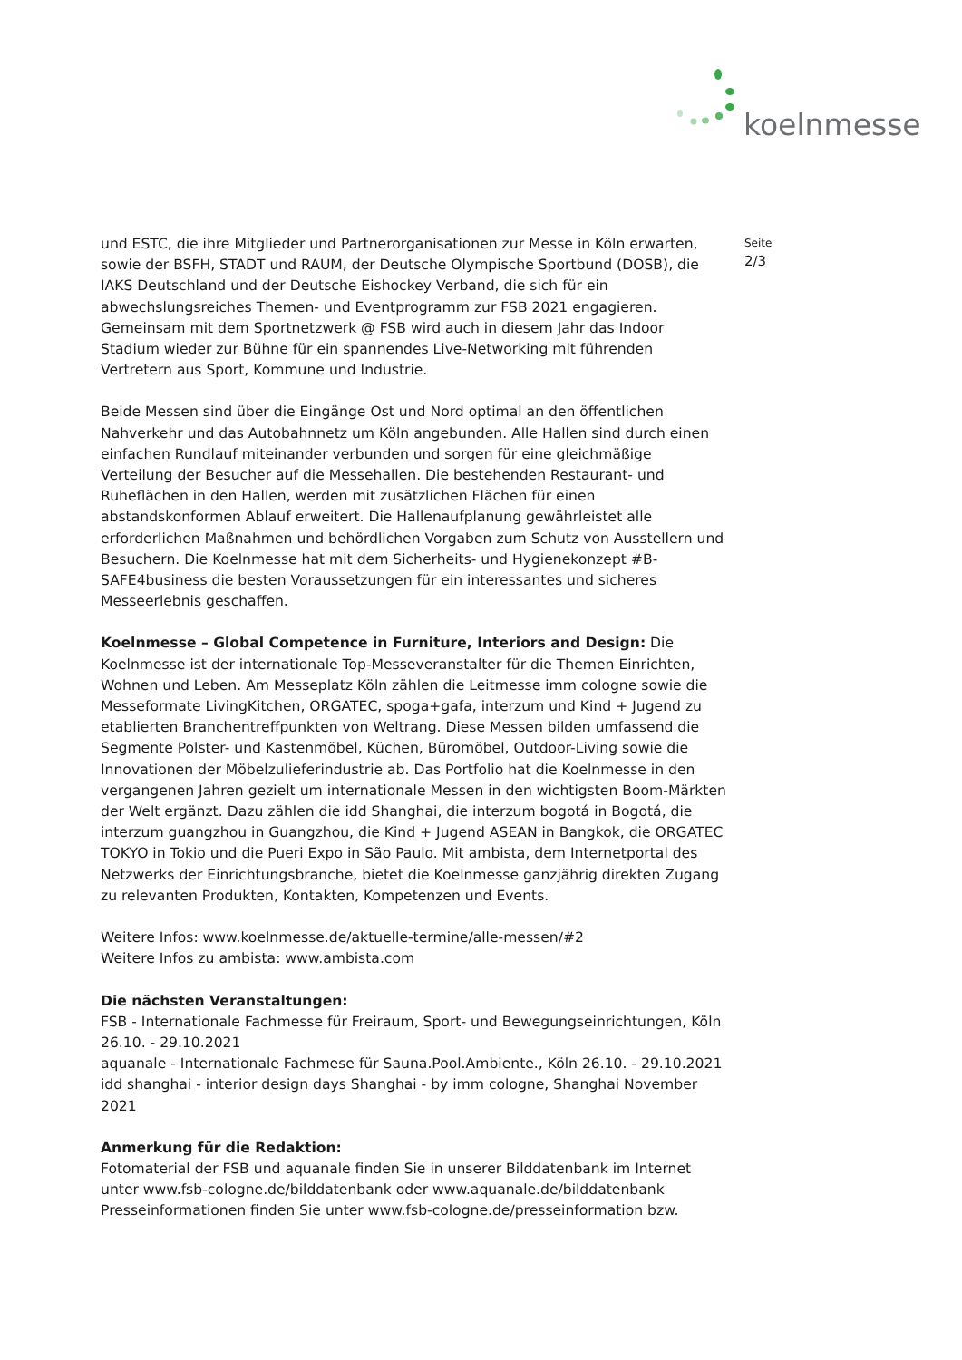koelnmesse
und ESTC, die ihre Mitglieder und Partnerorganisationen zur Messe in Köln erwarten, sowie der BSFH, STADT und RAUM, der Deutsche Olympische Sportbund (DOSB), die IAKS Deutschland und der Deutsche Eishockey Verband, die sich für ein abwechslungsreiches Themen- und Eventprogramm zur FSB 2021 engagieren. Gemeinsam mit dem Sportnetzwerk @ FSB wird auch in diesem Jahr das Indoor Stadium wieder zur Bühne für ein spannendes Live-Networking mit führenden Vertretern aus Sport, Kommune und Industrie.
Beide Messen sind über die Eingänge Ost und Nord optimal an den öffentlichen Nahverkehr und das Autobahnnetz um Köln angebunden. Alle Hallen sind durch einen einfachen Rundlauf miteinander verbunden und sorgen für eine gleichmäßige Verteilung der Besucher auf die Messehallen. Die bestehenden Restaurant- und Ruheflächen in den Hallen, werden mit zusätzlichen Flächen für einen abstandskonformen Ablauf erweitert. Die Hallenaufplanung gewährleistet alle erforderlichen Maßnahmen und behördlichen Vorgaben zum Schutz von Ausstellern und Besuchern. Die Koelnmesse hat mit dem Sicherheits- und Hygienekonzept #B-SAFE4business die besten Voraussetzungen für ein interessantes und sicheres Messeerlebnis geschaffen.
Koelnmesse – Global Competence in Furniture, Interiors and Design: Die Koelnmesse ist der internationale Top-Messeveranstalter für die Themen Einrichten, Wohnen und Leben. Am Messeplatz Köln zählen die Leitmesse imm cologne sowie die Messeformate LivingKitchen, ORGATEC, spoga+gafa, interzum und Kind + Jugend zu etablierten Branchentreffpunkten von Weltrang. Diese Messen bilden umfassend die Segmente Polster- und Kastenmöbel, Küchen, Büromöbel, Outdoor-Living sowie die Innovationen der Möbelzulieferindustrie ab. Das Portfolio hat die Koelnmesse in den vergangenen Jahren gezielt um internationale Messen in den wichtigsten Boom-Märkten der Welt ergänzt. Dazu zählen die idd Shanghai, die interzum bogotá in Bogotá, die interzum guangzhou in Guangzhou, die Kind + Jugend ASEAN in Bangkok, die ORGATEC TOKYO in Tokio und die Pueri Expo in São Paulo. Mit ambista, dem Internetportal des Netzwerks der Einrichtungsbranche, bietet die Koelnmesse ganzjährig direkten Zugang zu relevanten Produkten, Kontakten, Kompetenzen und Events.
Weitere Infos: www.koelnmesse.de/aktuelle-termine/alle-messen/#2
Weitere Infos zu ambista: www.ambista.com
Die nächsten Veranstaltungen:
FSB - Internationale Fachmesse für Freiraum, Sport- und Bewegungseinrichtungen, Köln 26.10. - 29.10.2021
aquanale - Internationale Fachmese für Sauna.Pool.Ambiente., Köln 26.10. - 29.10.2021
idd shanghai - interior design days Shanghai - by imm cologne, Shanghai November 2021
Anmerkung für die Redaktion:
Fotomaterial der FSB und aquanale finden Sie in unserer Bilddatenbank im Internet unter www.fsb-cologne.de/bilddatenbank oder www.aquanale.de/bilddatenbank Presseinformationen finden Sie unter www.fsb-cologne.de/presseinformation bzw.
Seite
2/3